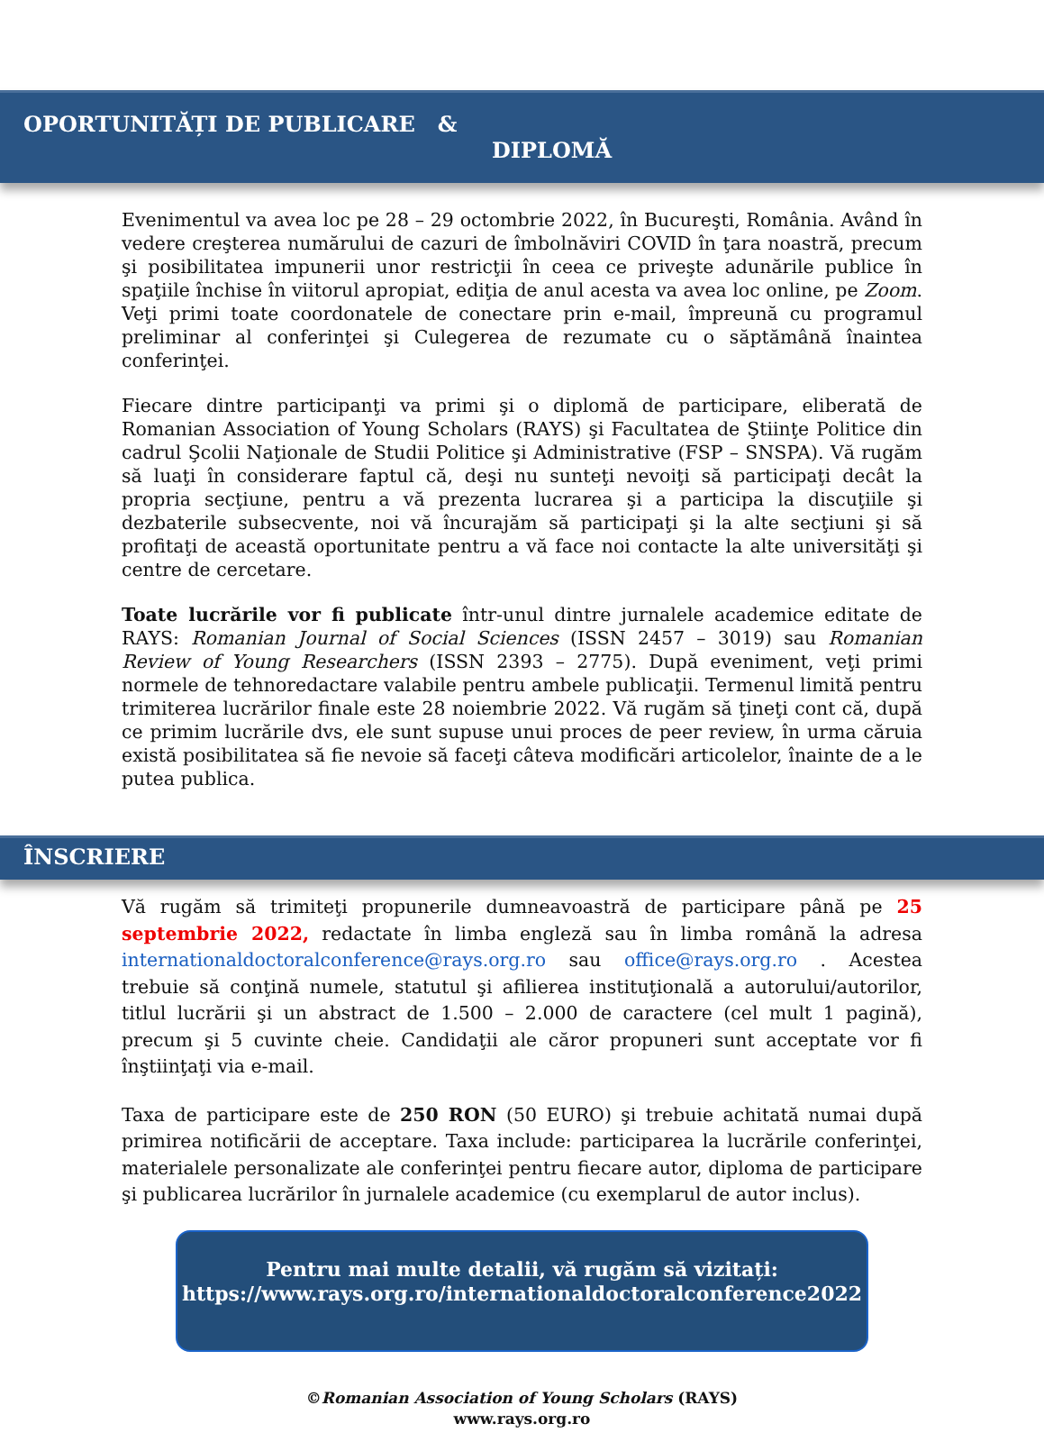OPORTUNITĂȚI DE PUBLICARE &
DIPLOMĂ
Evenimentul va avea loc pe 28 – 29 octombrie 2022, în Bucureşti, România. Având în vedere creşterea numărului de cazuri de îmbolnăviri COVID în ţara noastră, precum şi posibilitatea impunerii unor restricţii în ceea ce priveşte adunările publice în spaţiile închise în viitorul apropiat, ediţia de anul acesta va avea loc online, pe Zoom. Veţi primi toate coordonatele de conectare prin e-mail, împreună cu programul preliminar al conferinţei şi Culegerea de rezumate cu o săptămână înaintea conferinţei.
Fiecare dintre participanţi va primi şi o diplomă de participare, eliberată de Romanian Association of Young Scholars (RAYS) şi Facultatea de Ştiinţe Politice din cadrul Şcolii Naţionale de Studii Politice şi Administrative (FSP – SNSPA). Vă rugăm să luaţi în considerare faptul că, deşi nu sunteţi nevoiţi să participaţi decât la propria secţiune, pentru a vă prezenta lucrarea şi a participa la discuţiile şi dezbaterile subsecvente, noi vă încurajăm să participaţi şi la alte secţiuni şi să profitaţi de această oportunitate pentru a vă face noi contacte la alte universităţi şi centre de cercetare.
Toate lucrările vor fi publicate într-unul dintre jurnalele academice editate de RAYS: Romanian Journal of Social Sciences (ISSN 2457 – 3019) sau Romanian Review of Young Researchers (ISSN 2393 – 2775). După eveniment, veţi primi normele de tehnoredactare valabile pentru ambele publicaţii. Termenul limită pentru trimiterea lucrărilor finale este 28 noiembrie 2022. Vă rugăm să ţineţi cont că, după ce primim lucrările dvs, ele sunt supuse unui proces de peer review, în urma căruia există posibilitatea să fie nevoie să faceţi câteva modificări articolelor, înainte de a le putea publica.
ÎNSCRIERE
Vă rugăm să trimiteţi propunerile dumneavoastră de participare până pe 25 septembrie 2022, redactate în limba engleză sau în limba română la adresa internationaldoctoralconference@rays.org.ro sau office@rays.org.ro . Acestea trebuie să conţină numele, statutul şi afilierea instituţională a autorului/autorilor, titlul lucrării şi un abstract de 1.500 – 2.000 de caractere (cel mult 1 pagină), precum şi 5 cuvinte cheie. Candidaţii ale căror propuneri sunt acceptate vor fi înştiinţaţi via e-mail.
Taxa de participare este de 250 RON (50 EURO) şi trebuie achitată numai după primirea notificării de acceptare. Taxa include: participarea la lucrările conferinţei, materialele personalizate ale conferinţei pentru fiecare autor, diploma de participare şi publicarea lucrărilor în jurnalele academice (cu exemplarul de autor inclus).
Pentru mai multe detalii, vă rugăm să vizitați:
https://www.rays.org.ro/internationaldoctoralconference2022
©Romanian Association of Young Scholars (RAYS)
www.rays.org.ro